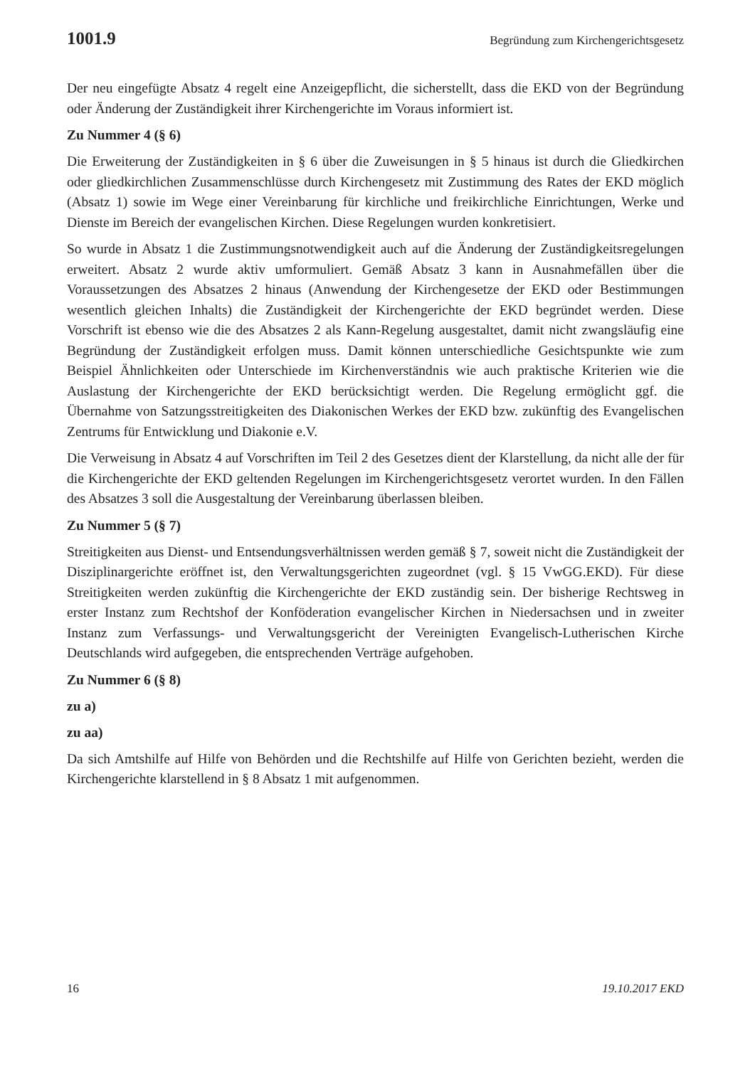1001.9 Begründung zum Kirchengerichtsgesetz
Der neu eingefügte Absatz 4 regelt eine Anzeigepflicht, die sicherstellt, dass die EKD von der Begründung oder Änderung der Zuständigkeit ihrer Kirchengerichte im Voraus informiert ist.
Zu Nummer 4 (§ 6)
Die Erweiterung der Zuständigkeiten in § 6 über die Zuweisungen in § 5 hinaus ist durch die Gliedkirchen oder gliedkirchlichen Zusammenschlüsse durch Kirchengesetz mit Zustimmung des Rates der EKD möglich (Absatz 1) sowie im Wege einer Vereinbarung für kirchliche und freikirchliche Einrichtungen, Werke und Dienste im Bereich der evangelischen Kirchen. Diese Regelungen wurden konkretisiert.
So wurde in Absatz 1 die Zustimmungsnotwendigkeit auch auf die Änderung der Zuständigkeitsregelungen erweitert. Absatz 2 wurde aktiv umformuliert. Gemäß Absatz 3 kann in Ausnahmefällen über die Voraussetzungen des Absatzes 2 hinaus (Anwendung der Kirchengesetze der EKD oder Bestimmungen wesentlich gleichen Inhalts) die Zuständigkeit der Kirchengerichte der EKD begründet werden. Diese Vorschrift ist ebenso wie die des Absatzes 2 als Kann-Regelung ausgestaltet, damit nicht zwangsläufig eine Begründung der Zuständigkeit erfolgen muss. Damit können unterschiedliche Gesichtspunkte wie zum Beispiel Ähnlichkeiten oder Unterschiede im Kirchenverständnis wie auch praktische Kriterien wie die Auslastung der Kirchengerichte der EKD berücksichtigt werden. Die Regelung ermöglicht ggf. die Übernahme von Satzungsstreitigkeiten des Diakonischen Werkes der EKD bzw. zukünftig des Evangelischen Zentrums für Entwicklung und Diakonie e.V.
Die Verweisung in Absatz 4 auf Vorschriften im Teil 2 des Gesetzes dient der Klarstellung, da nicht alle der für die Kirchengerichte der EKD geltenden Regelungen im Kirchengerichtsgesetz verortet wurden. In den Fällen des Absatzes 3 soll die Ausgestaltung der Vereinbarung überlassen bleiben.
Zu Nummer 5 (§ 7)
Streitigkeiten aus Dienst- und Entsendungsverhältnissen werden gemäß § 7, soweit nicht die Zuständigkeit der Disziplinargerichte eröffnet ist, den Verwaltungsgerichten zugeordnet (vgl. § 15 VwGG.EKD). Für diese Streitigkeiten werden zukünftig die Kirchengerichte der EKD zuständig sein. Der bisherige Rechtsweg in erster Instanz zum Rechtshof der Konföderation evangelischer Kirchen in Niedersachsen und in zweiter Instanz zum Verfassungs- und Verwaltungsgericht der Vereinigten Evangelisch-Lutherischen Kirche Deutschlands wird aufgegeben, die entsprechenden Verträge aufgehoben.
Zu Nummer 6 (§ 8)
zu a)
zu aa)
Da sich Amtshilfe auf Hilfe von Behörden und die Rechtshilfe auf Hilfe von Gerichten bezieht, werden die Kirchengerichte klarstellend in § 8 Absatz 1 mit aufgenommen.
16 19.10.2017 EKD